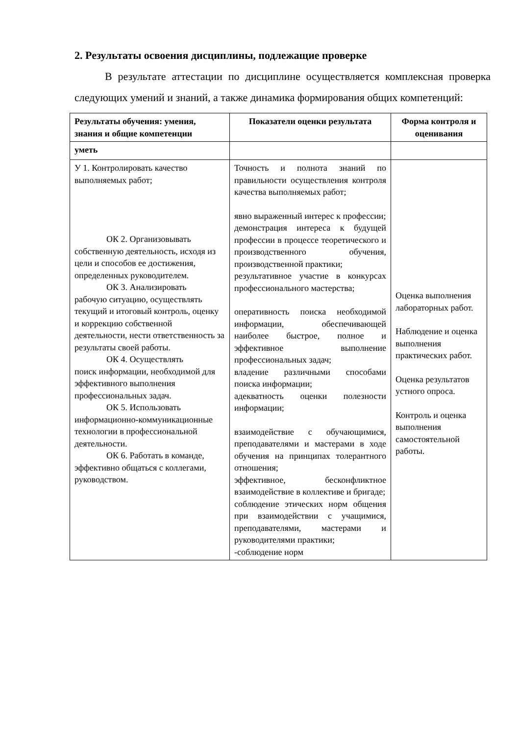2. Результаты освоения дисциплины, подлежащие проверке
В результате аттестации по дисциплине осуществляется комплексная проверка следующих умений и знаний, а также динамика формирования общих компетенций:
| Результаты обучения: умения, знания и общие компетенции | Показатели оценки результата | Форма контроля и оценивания |
| --- | --- | --- |
| уметь | | |
| У 1. Контролировать качество выполняемых работ; ОК 2. Организовывать собственную деятельность, исходя из цели и способов ее достижения, определенных руководителем. ОК 3. Анализировать рабочую ситуацию, осуществлять текущий и итоговый контроль, оценку и коррекцию собственной деятельности, нести ответственность за результаты своей работы. ОК 4. Осуществлять поиск информации, необходимой для эффективного выполнения профессиональных задач. ОК 5. Использовать информационно-коммуникационные технологии в профессиональной деятельности. ОК 6. Работать в команде, эффективно общаться с коллегами, руководством. | Точность и полнота знаний по правильности осуществления контроля качества выполняемых работ; явно выраженный интерес к профессии; демонстрация интереса к будущей профессии в процессе теоретического и производственного обучения, производственной практики; результативное участие в конкурсах профессионального мастерства; оперативность поиска необходимой информации, обеспечивающей наиболее быстрое, полное и эффективное выполнение профессиональных задач; владение различными способами поиска информации; адекватность оценки полезности информации; взаимодействие с обучающимися, преподавателями и мастерами в ходе обучения на принципах толерантного отношения; эффективное, бесконфликтное взаимодействие в коллективе и бригаде; соблюдение этических норм общения при взаимодействии с учащимися, преподавателями, мастерами и руководителями практики; -соблюдение норм | Оценка выполнения лабораторных работ. Наблюдение и оценка выполнения практических работ. Оценка результатов устного опроса. Контроль и оценка выполнения самостоятельной работы. |